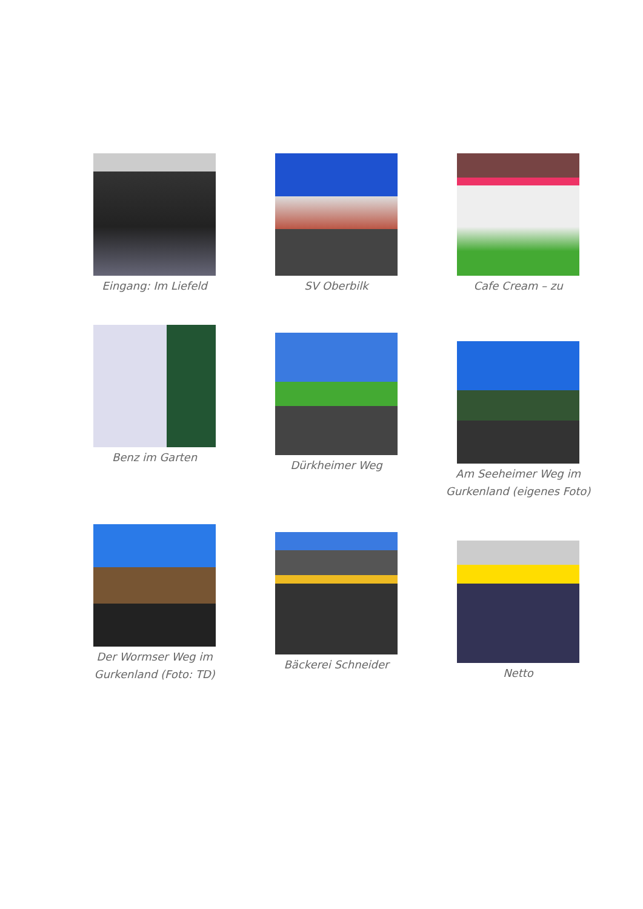Eingang: Im Liefeld SV Oberbilk Cafe Cream – zu
Benz im Garten
Dürkheimer Weg
Am Seeheimer Weg im
Gurkenland (eigenes Foto)
Der Wormser Weg im
Gurkenland (Foto: TD)
Bäckerei Schneider
Netto